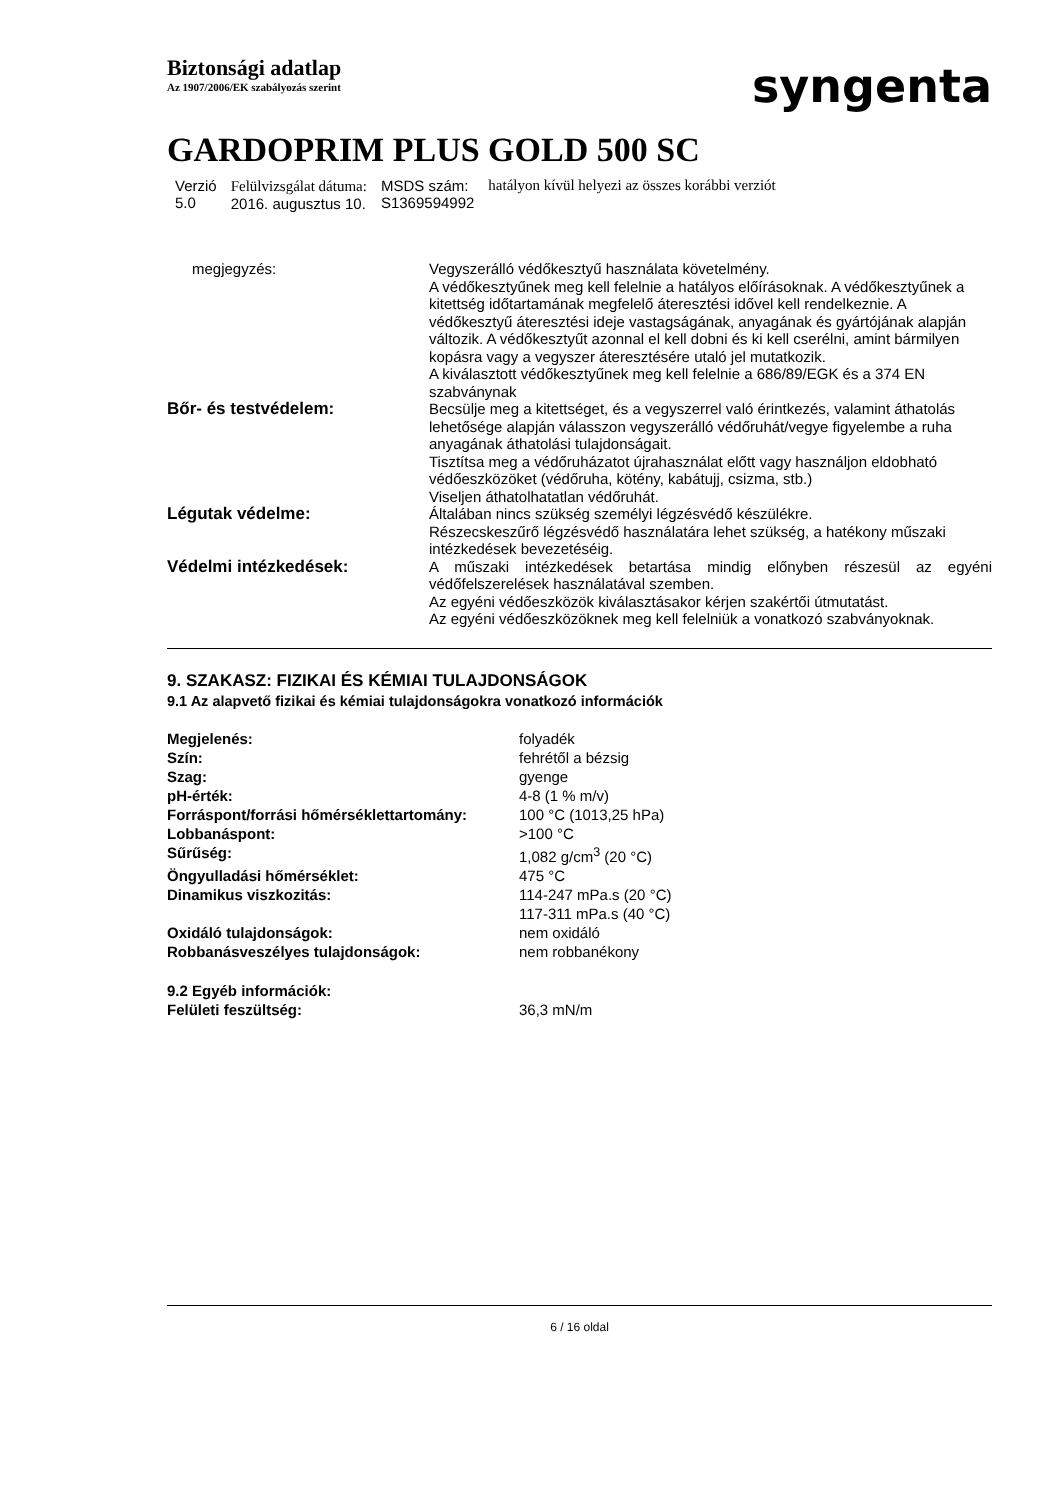Biztonsági adatlap
Az 1907/2006/EK szabályozás szerint
syngenta
GARDOPRIM PLUS GOLD 500 SC
| Verzió 5.0 | Felülvizsgálat dátuma: 2016. augusztus 10. | MSDS szám: S1369594992 | hatályon kívül helyezi az összes korábbi verziót |
| megjegyzés: | Vegyszerálló védőkesztyű használata követelmény. A védőkesztyűnek meg kell felelnie a hatályos előírásoknak. A védőkesztyűnek a kitettség időtartamának megfelelő áteresztési idővel kell rendelkeznie. A védőkesztyű áteresztési ideje vastagságának, anyagának és gyártójának alapján változik. A védőkesztyűt azonnal el kell dobni és ki kell cserélni, amint bármilyen kopásra vagy a vegyszer áteresztésére utaló jel mutatkozik. A kiválasztott védőkesztyűnek meg kell felelnie a 686/89/EGK és a 374 EN szabványnak |
| Bőr- és testvédelem: | Becsülje meg a kitettséget, és a vegyszerrel való érintkezés, valamint áthatolás lehetősége alapján válasszon vegyszerálló védőruhát/vegye figyelembe a ruha anyagának áthatolási tulajdonságait. Tisztítsa meg a védőruházatot újrahasználat előtt vagy használjon eldobható védőeszközöket (védőruha, kötény, kabátujj, csizma, stb.) Viseljen áthatolhatatlan védőruhát. |
| Légutak védelme: | Általában nincs szükség személyi légzésvédő készülékre. Részecskeszűrő légzésvédő használatára lehet szükség, a hatékony műszaki intézkedések bevezetéséig. |
| Védelmi intézkedések: | A műszaki intézkedések betartása mindig előnyben részesül az egyéni védőfelszerelések használatával szemben. Az egyéni védőeszközök kiválasztásakor kérjen szakértői útmutatást. Az egyéni védőeszközöknek meg kell felelniük a vonatkozó szabványoknak. |
9. SZAKASZ: FIZIKAI ÉS KÉMIAI TULAJDONSÁGOK
9.1 Az alapvető fizikai és kémiai tulajdonságokra vonatkozó információk
| Megjelenés: | folyadék |
| Szín: | fehrétől a bézsig |
| Szag: | gyenge |
| pH-érték: | 4-8 (1 % m/v) |
| Forráspont/forrási hőmérséklettartomány: | 100 °C (1013,25 hPa) |
| Lobbanáspont: | >100 °C |
| Sűrűség: | 1,082 g/cm<sup>3</sup> (20 °C) |
| Öngyulladási hőmérséklet: | 475 °C |
| Dinamikus viszkozitás: | 114-247 mPa.s (20 °C) 117-311 mPa.s (40 °C) |
| Oxidáló tulajdonságok: | nem oxidáló |
| Robbanásveszélyes tulajdonságok: | nem robbanékony |
| 9.2 Egyéb információk: | |
| Felületi feszültség: | 36,3 mN/m |
6 / 16 oldal